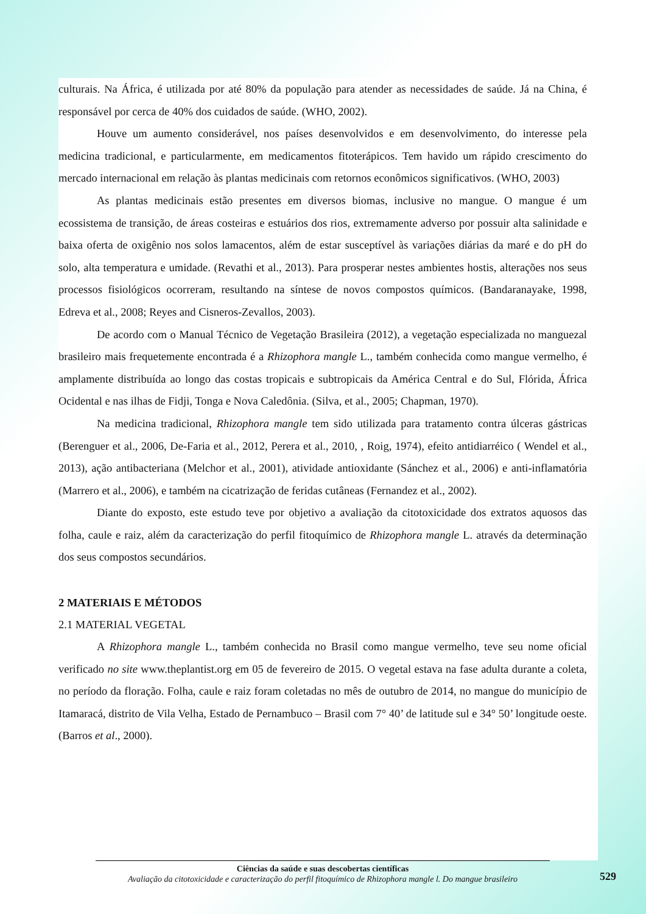culturais. Na África, é utilizada por até 80% da população para atender as necessidades de saúde. Já na China, é responsável por cerca de 40% dos cuidados de saúde. (WHO, 2002).
Houve um aumento considerável, nos países desenvolvidos e em desenvolvimento, do interesse pela medicina tradicional, e particularmente, em medicamentos fitoterápicos. Tem havido um rápido crescimento do mercado internacional em relação às plantas medicinais com retornos econômicos significativos. (WHO, 2003)
As plantas medicinais estão presentes em diversos biomas, inclusive no mangue. O mangue é um ecossistema de transição, de áreas costeiras e estuários dos rios, extremamente adverso por possuir alta salinidade e baixa oferta de oxigênio nos solos lamacentos, além de estar susceptível às variações diárias da maré e do pH do solo, alta temperatura e umidade. (Revathi et al., 2013). Para prosperar nestes ambientes hostis, alterações nos seus processos fisiológicos ocorreram, resultando na síntese de novos compostos químicos. (Bandaranayake, 1998, Edreva et al., 2008; Reyes and Cisneros-Zevallos, 2003).
De acordo com o Manual Técnico de Vegetação Brasileira (2012), a vegetação especializada no manguezal brasileiro mais frequetemente encontrada é a Rhizophora mangle L., também conhecida como mangue vermelho, é amplamente distribuída ao longo das costas tropicais e subtropicais da América Central e do Sul, Flórida, África Ocidental e nas ilhas de Fidji, Tonga e Nova Caledônia. (Silva, et al., 2005; Chapman, 1970).
Na medicina tradicional, Rhizophora mangle tem sido utilizada para tratamento contra úlceras gástricas (Berenguer et al., 2006, De-Faria et al., 2012, Perera et al., 2010, , Roig, 1974), efeito antidiarréico ( Wendel et al., 2013), ação antibacteriana (Melchor et al., 2001), atividade antioxidante (Sánchez et al., 2006) e anti-inflamatória (Marrero et al., 2006), e também na cicatrização de feridas cutâneas (Fernandez et al., 2002).
Diante do exposto, este estudo teve por objetivo a avaliação da citotoxicidade dos extratos aquosos das folha, caule e raiz, além da caracterização do perfil fitoquímico de Rhizophora mangle L. através da determinação dos seus compostos secundários.
2 MATERIAIS E MÉTODOS
2.1 MATERIAL VEGETAL
A Rhizophora mangle L., também conhecida no Brasil como mangue vermelho, teve seu nome oficial verificado no site www.theplantist.org em 05 de fevereiro de 2015. O vegetal estava na fase adulta durante a coleta, no período da floração. Folha, caule e raiz foram coletadas no mês de outubro de 2014, no mangue do município de Itamaracá, distrito de Vila Velha, Estado de Pernambuco – Brasil com 7° 40’ de latitude sul e 34° 50’ longitude oeste. (Barros et al., 2000).
Ciências da saúde e suas descobertas científicas
Avaliação da citotoxicidade e caracterização do perfil fitoquímico de Rhizophora mangle l. Do mangue brasileiro
529